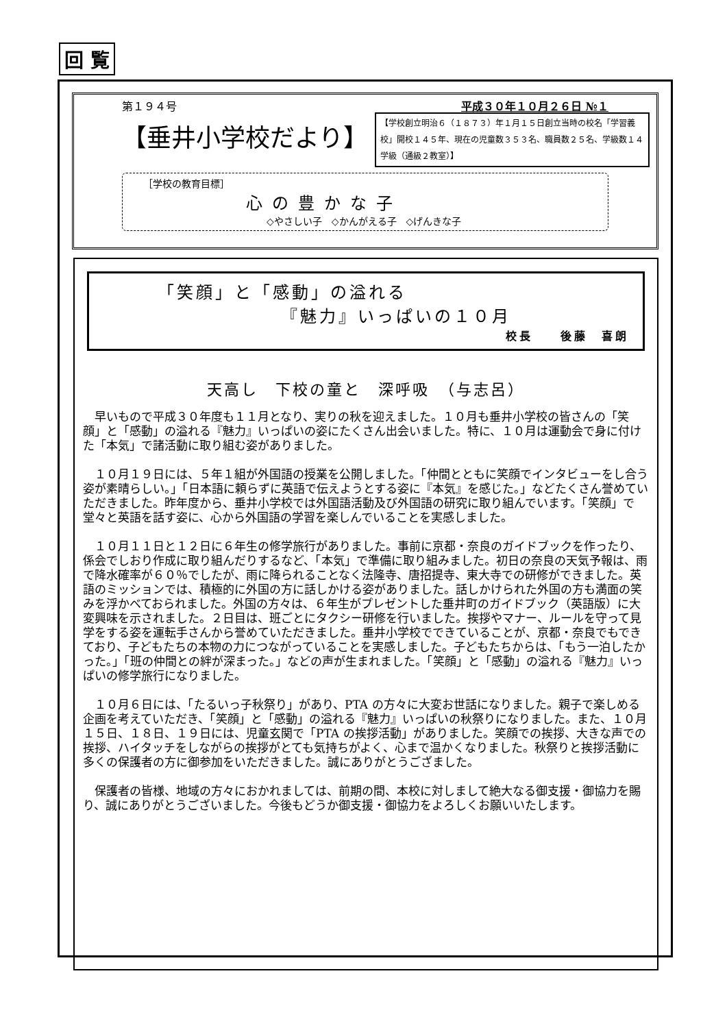回 覧
第１９４号 平成３０年１０月２６日 №１
【垂井小学校だより】
【学校創立明治６（１８７３）年１月１５日創立当時の校名「学習義校」開校１４５年、現在の児童数３５３名、職員数２５名、学級数１４学級（通級２教室）】
［学校の教育目標］
心の豊かな子
◇やさしい子　◇かんがえる子　◇げんきな子
「笑顔」と「感動」の溢れる
『魅力』いっぱいの１０月
校長　　後藤　喜朗
天高し　下校の童と　深呼吸　（与志呂）
早いもので平成３０年度も１１月となり、実りの秋を迎えました。１０月も垂井小学校の皆さんの「笑顔」と「感動」の溢れる『魅力』いっぱいの姿にたくさん出会いました。特に、１０月は運動会で身に付けた「本気」で諸活動に取り組む姿がありました。
１０月１９日には、５年１組が外国語の授業を公開しました。「仲間とともに笑顔でインタビューをし合う姿が素晴らしい。」「日本語に頼らずに英語で伝えようとする姿に『本気』を感じた。」などたくさん誉めていただきました。昨年度から、垂井小学校では外国語活動及び外国語の研究に取り組んでいます。「笑顔」で堂々と英語を話す姿に、心から外国語の学習を楽しんでいることを実感しました。
１０月１１日と１２日に６年生の修学旅行がありました。事前に京都・奈良のガイドブックを作ったり、係会でしおり作成に取り組んだりするなど、「本気」で準備に取り組みました。初日の奈良の天気予報は、雨で降水確率が６０％でしたが、雨に降られることなく法隆寺、唐招提寺、東大寺での研修ができました。英語のミッションでは、積極的に外国の方に話しかける姿がありました。話しかけられた外国の方も満面の笑みを浮かべておられました。外国の方々は、６年生がプレゼントした垂井町のガイドブック（英語版）に大変興味を示されました。２日目は、班ごとにタクシー研修を行いました。挨拶やマナー、ルールを守って見学をする姿を運転手さんから誉めていただきました。垂井小学校でできていることが、京都・奈良でもできており、子どもたちの本物の力につながっていることを実感しました。子どもたちからは、「もう一泊したかった。」「班の仲間との絆が深まった。」などの声が生まれました。「笑顔」と「感動」の溢れる『魅力』いっぱいの修学旅行になりました。
１０月６日には、「たるいっ子秋祭り」があり、PTA の方々に大変お世話になりました。親子で楽しめる企画を考えていただき、「笑顔」と「感動」の溢れる『魅力』いっぱいの秋祭りになりました。また、１０月１５日、１８日、１９日には、児童玄関で「PTA の挨拶活動」がありました。笑顔での挨拶、大きな声での挨拶、ハイタッチをしながらの挨拶がとても気持ちがよく、心まで温かくなりました。秋祭りと挨拶活動に多くの保護者の方に御参加をいただきました。誠にありがとうござました。
保護者の皆様、地域の方々におかれましては、前期の間、本校に対しまして絶大なる御支援・御協力を賜り、誠にありがとうございました。今後もどうか御支援・御協力をよろしくお願いいたします。